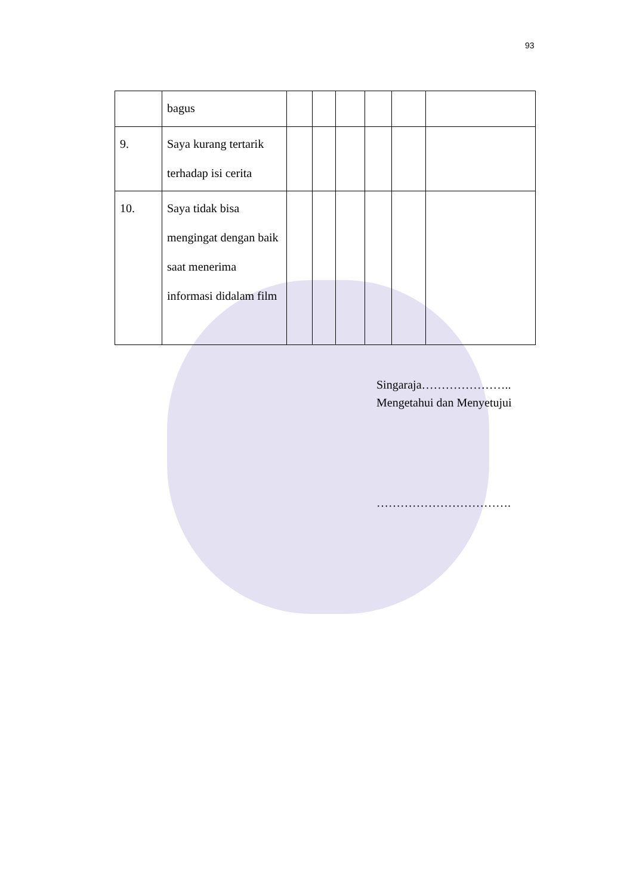93
| | bagus | | | | | | |
| 9. | Saya kurang tertarik terhadap isi cerita | | | | | | |
| 10. | Saya tidak bisa mengingat dengan baik saat menerima informasi didalam film | | | | | | |
Singaraja…………………..
Mengetahui dan Menyetujui
…………………………….